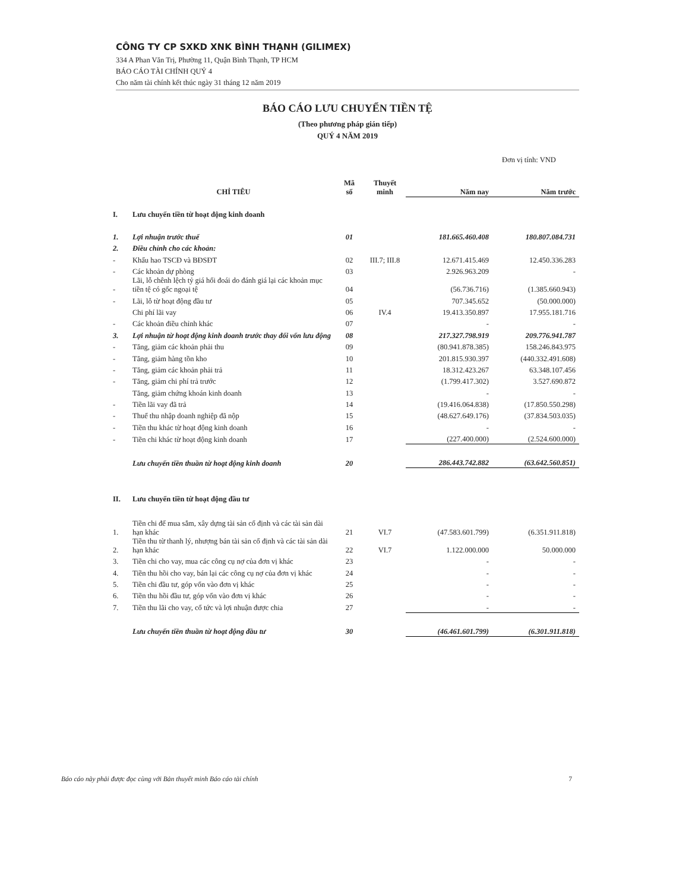CÔNG TY CP SXKD XNK BÌNH THẠNH (GILIMEX)
334 A Phan Văn Trị, Phường 11, Quận Bình Thạnh, TP HCM
BÁO CÁO TÀI CHÍNH QUÝ 4
Cho năm tài chính kết thúc ngày 31 tháng 12 năm 2019
BÁO CÁO LƯU CHUYỂN TIỀN TỆ
(Theo phương pháp gián tiếp)
QUÝ 4 NĂM 2019
Đơn vị tính: VND
| | CHỈ TIÊU | Mã số | Thuyết minh | Năm nay | Năm trước |
| --- | --- | --- | --- | --- | --- |
| I. | Lưu chuyển tiền từ hoạt động kinh doanh | | | | |
| 1. | Lợi nhuận trước thuế | 01 | | 181.665.460.408 | 180.807.084.731 |
| 2. | Điều chỉnh cho các khoản: | | | | |
| - | Khấu hao TSCĐ và BĐSĐT | 02 | III.7; III.8 | 12.671.415.469 | 12.450.336.283 |
| - | Các khoản dự phòng | 03 | | 2.926.963.209 | - |
| - | Lãi, lỗ chênh lệch tỷ giá hối đoái do đánh giá lại các khoản mục tiền tệ có gốc ngoại tệ | 04 | | (56.736.716) | (1.385.660.943) |
| - | Lãi, lỗ từ hoạt động đầu tư | 05 | | 707.345.652 | (50.000.000) |
| | Chi phí lãi vay | 06 | IV.4 | 19.413.350.897 | 17.955.181.716 |
| - | Các khoản điều chỉnh khác | 07 | | - | - |
| 3. | Lợi nhuận từ hoạt động kinh doanh trước thay đổi vốn lưu động | 08 | | 217.327.798.919 | 209.776.941.787 |
| - | Tăng, giảm các khoản phải thu | 09 | | (80.941.878.385) | 158.246.843.975 |
| - | Tăng, giảm hàng tồn kho | 10 | | 201.815.930.397 | (440.332.491.608) |
| - | Tăng, giảm các khoản phải trả | 11 | | 18.312.423.267 | 63.348.107.456 |
| - | Tăng, giảm chi phí trả trước | 12 | | (1.799.417.302) | 3.527.690.872 |
| | Tăng, giảm chứng khoán kinh doanh | 13 | | - | - |
| - | Tiền lãi vay đã trả | 14 | | (19.416.064.838) | (17.850.550.298) |
| - | Thuế thu nhập doanh nghiệp đã nộp | 15 | | (48.627.649.176) | (37.834.503.035) |
| - | Tiền thu khác từ hoạt động kinh doanh | 16 | | - | - |
| - | Tiền chi khác từ hoạt động kinh doanh | 17 | | (227.400.000) | (2.524.600.000) |
| | Lưu chuyển tiền thuần từ hoạt động kinh doanh | 20 | | 286.443.742.882 | (63.642.560.851) |
| II. | Lưu chuyển tiền từ hoạt động đầu tư | | | | |
| 1. | Tiền chi để mua sắm, xây dựng tài sản cố định và các tài sản dài hạn khác | 21 | VI.7 | (47.583.601.799) | (6.351.911.818) |
| 2. | Tiền thu từ thanh lý, nhượng bán tài sản cố định và các tài sản dài hạn khác | 22 | VI.7 | 1.122.000.000 | 50.000.000 |
| 3. | Tiền chi cho vay, mua các công cụ nợ của đơn vị khác | 23 | | - | - |
| 4. | Tiền thu hồi cho vay, bán lại các công cụ nợ của đơn vị khác | 24 | | - | - |
| 5. | Tiền chi đầu tư, góp vốn vào đơn vị khác | 25 | | - | - |
| 6. | Tiền thu hồi đầu tư, góp vốn vào đơn vị khác | 26 | | - | - |
| 7. | Tiền thu lãi cho vay, cổ tức và lợi nhuận được chia | 27 | | - | - |
| | Lưu chuyển tiền thuần từ hoạt động đầu tư | 30 | | (46.461.601.799) | (6.301.911.818) |
Báo cáo này phải được đọc cùng với Bản thuyết minh Báo cáo tài chính 7